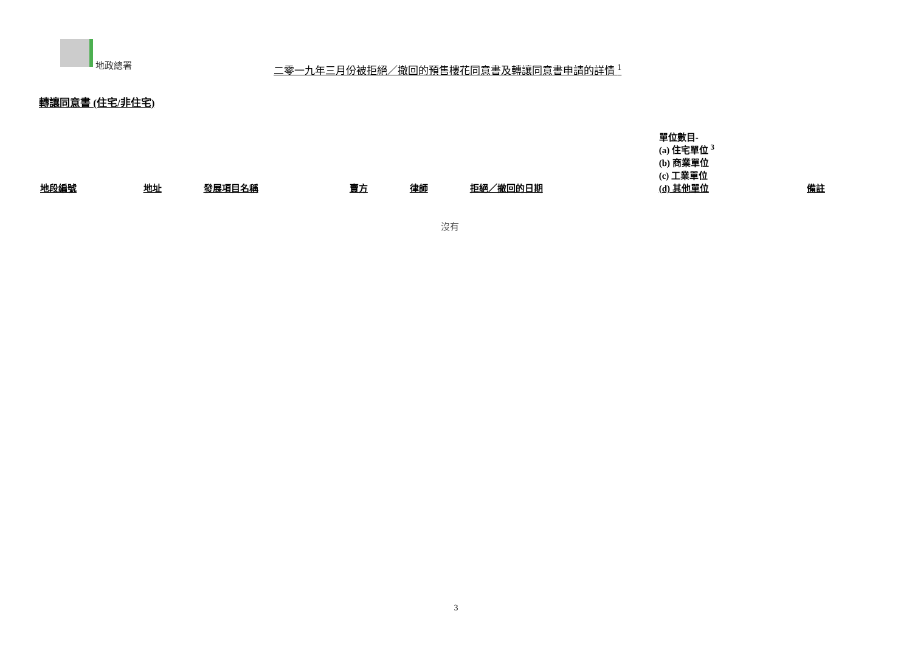地政總署
二零一九年三月份被拒絕／撤回的預售樓花同意書及轉讓同意書申請的詳情 <sup>1</sup>
轉讓同意書 (住宅/非住宅)
| 地段編號 | 地址 | 發展項目名稱 | 賣方 | 律師 | 拒絕／撤回的日期 | 單位數目- (a) 住宅單位 <sup>3</sup> (b) 商業單位 (c) 工業單位 (d) 其他單位 | 備註 |
| --- | --- | --- | --- | --- | --- | --- | --- |
| 沒有 | | | | | | | |
3